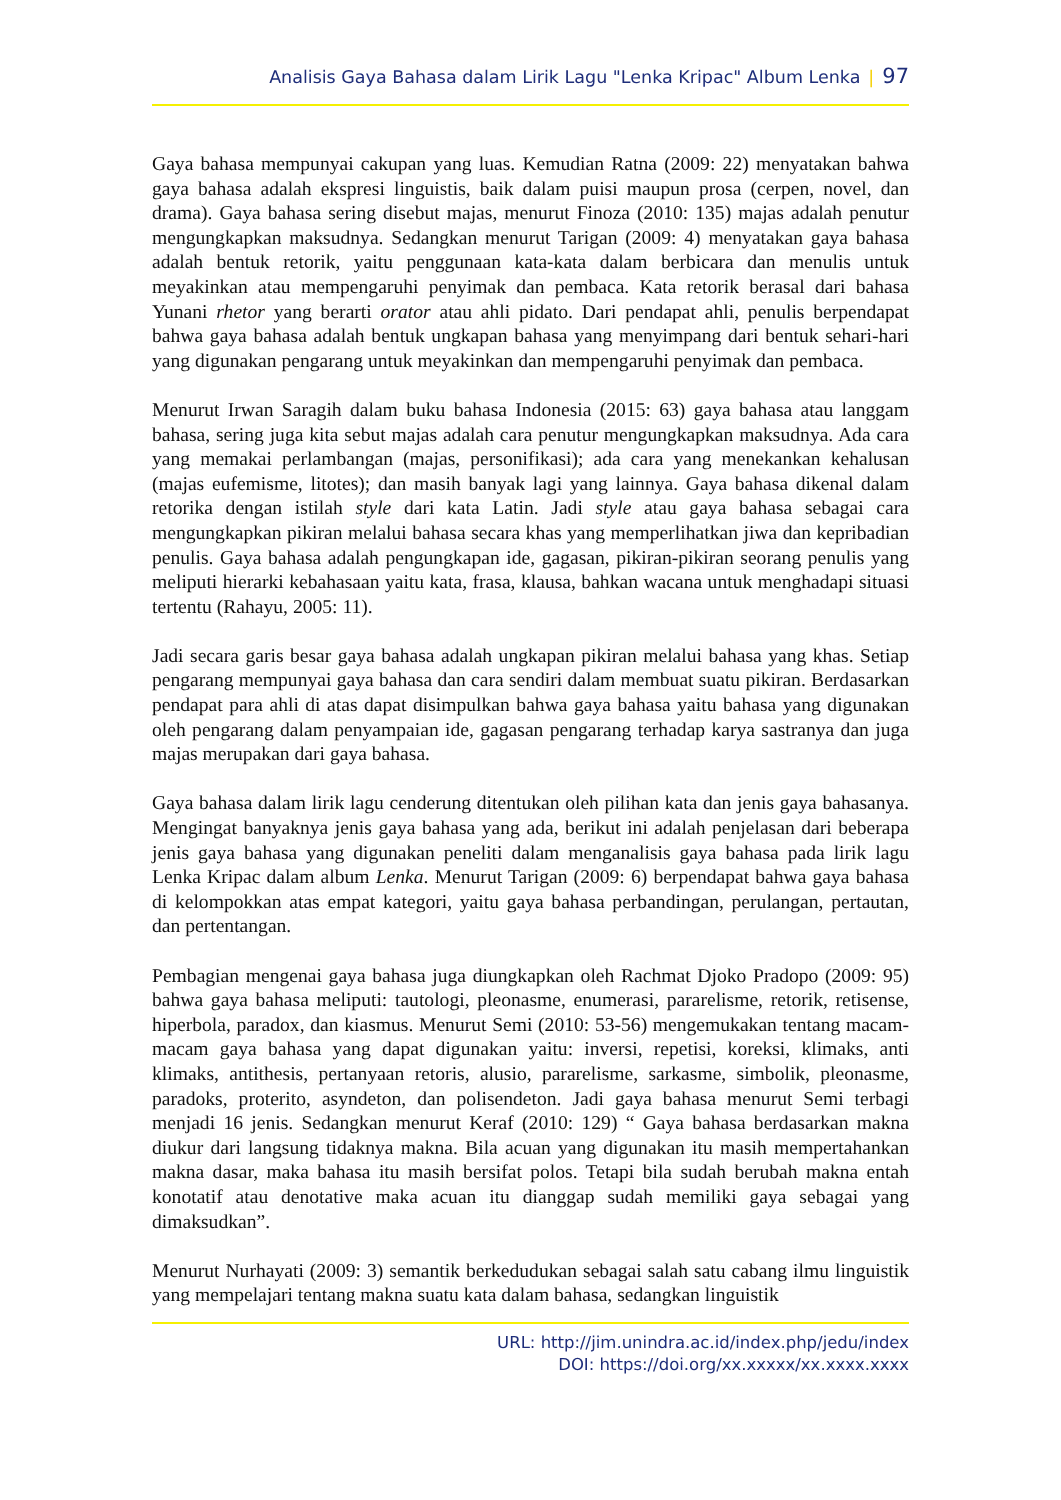Analisis Gaya Bahasa dalam Lirik Lagu "Lenka Kripac" Album Lenka | 97
Gaya bahasa mempunyai cakupan yang luas. Kemudian Ratna (2009: 22) menyatakan bahwa gaya bahasa adalah ekspresi linguistis, baik dalam puisi maupun prosa (cerpen, novel, dan drama). Gaya bahasa sering disebut majas, menurut Finoza (2010: 135) majas adalah penutur mengungkapkan maksudnya. Sedangkan menurut Tarigan (2009: 4) menyatakan gaya bahasa adalah bentuk retorik, yaitu penggunaan kata-kata dalam berbicara dan menulis untuk meyakinkan atau mempengaruhi penyimak dan pembaca. Kata retorik berasal dari bahasa Yunani rhetor yang berarti orator atau ahli pidato. Dari pendapat ahli, penulis berpendapat bahwa gaya bahasa adalah bentuk ungkapan bahasa yang menyimpang dari bentuk sehari-hari yang digunakan pengarang untuk meyakinkan dan mempengaruhi penyimak dan pembaca.
Menurut Irwan Saragih dalam buku bahasa Indonesia (2015: 63) gaya bahasa atau langgam bahasa, sering juga kita sebut majas adalah cara penutur mengungkapkan maksudnya. Ada cara yang memakai perlambangan (majas, personifikasi); ada cara yang menekankan kehalusan (majas eufemisme, litotes); dan masih banyak lagi yang lainnya. Gaya bahasa dikenal dalam retorika dengan istilah style dari kata Latin. Jadi style atau gaya bahasa sebagai cara mengungkapkan pikiran melalui bahasa secara khas yang memperlihatkan jiwa dan kepribadian penulis. Gaya bahasa adalah pengungkapan ide, gagasan, pikiran-pikiran seorang penulis yang meliputi hierarki kebahasaan yaitu kata, frasa, klausa, bahkan wacana untuk menghadapi situasi tertentu (Rahayu, 2005: 11).
Jadi secara garis besar gaya bahasa adalah ungkapan pikiran melalui bahasa yang khas. Setiap pengarang mempunyai gaya bahasa dan cara sendiri dalam membuat suatu pikiran. Berdasarkan pendapat para ahli di atas dapat disimpulkan bahwa gaya bahasa yaitu bahasa yang digunakan oleh pengarang dalam penyampaian ide, gagasan pengarang terhadap karya sastranya dan juga majas merupakan dari gaya bahasa.
Gaya bahasa dalam lirik lagu cenderung ditentukan oleh pilihan kata dan jenis gaya bahasanya. Mengingat banyaknya jenis gaya bahasa yang ada, berikut ini adalah penjelasan dari beberapa jenis gaya bahasa yang digunakan peneliti dalam menganalisis gaya bahasa pada lirik lagu Lenka Kripac dalam album Lenka. Menurut Tarigan (2009: 6) berpendapat bahwa gaya bahasa di kelompokkan atas empat kategori, yaitu gaya bahasa perbandingan, perulangan, pertautan, dan pertentangan.
Pembagian mengenai gaya bahasa juga diungkapkan oleh Rachmat Djoko Pradopo (2009: 95) bahwa gaya bahasa meliputi: tautologi, pleonasme, enumerasi, pararelisme, retorik, retisense, hiperbola, paradox, dan kiasmus. Menurut Semi (2010: 53-56) mengemukakan tentang macam-macam gaya bahasa yang dapat digunakan yaitu: inversi, repetisi, koreksi, klimaks, anti klimaks, antithesis, pertanyaan retoris, alusio, pararelisme, sarkasme, simbolik, pleonasme, paradoks, proterito, asyndeton, dan polisendeton. Jadi gaya bahasa menurut Semi terbagi menjadi 16 jenis. Sedangkan menurut Keraf (2010: 129) “ Gaya bahasa berdasarkan makna diukur dari langsung tidaknya makna. Bila acuan yang digunakan itu masih mempertahankan makna dasar, maka bahasa itu masih bersifat polos. Tetapi bila sudah berubah makna entah konotatif atau denotative maka acuan itu dianggap sudah memiliki gaya sebagai yang dimaksudkan”.
Menurut Nurhayati (2009: 3) semantik berkedudukan sebagai salah satu cabang ilmu linguistik yang mempelajari tentang makna suatu kata dalam bahasa, sedangkan linguistik
URL: http://jim.unindra.ac.id/index.php/jedu/index
DOI: https://doi.org/xx.xxxxx/xx.xxxx.xxxx